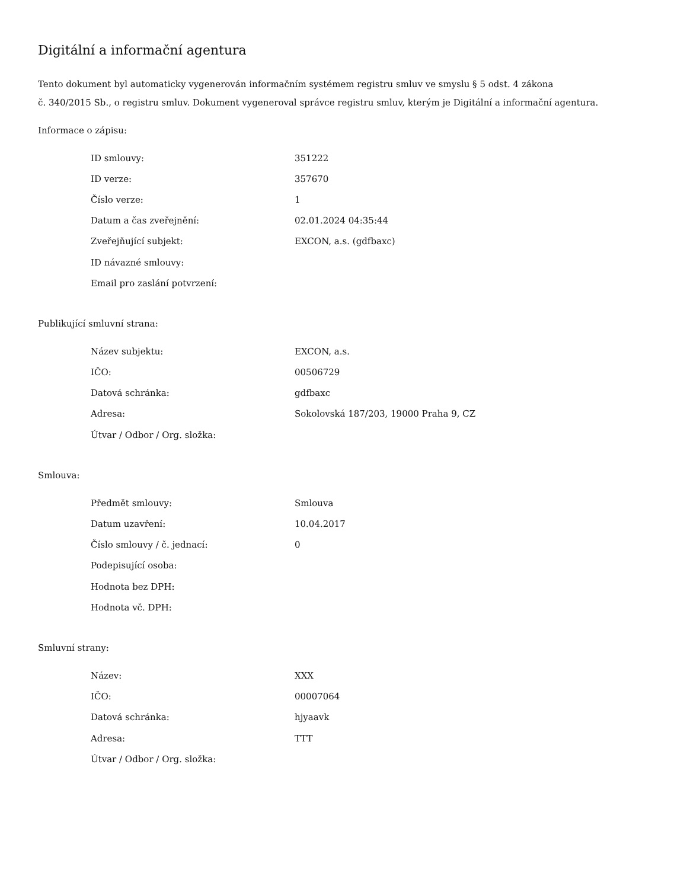Digitální a informační agentura
Tento dokument byl automaticky vygenerován informačním systémem registru smluv ve smyslu § 5 odst. 4 zákona
č. 340/2015 Sb., o registru smluv. Dokument vygeneroval správce registru smluv, kterým je Digitální a informační agentura.
Informace o zápisu:
| ID smlouvy: | 351222 |
| ID verze: | 357670 |
| Číslo verze: | 1 |
| Datum a čas zveřejnění: | 02.01.2024 04:35:44 |
| Zveřejňující subjekt: | EXCON, a.s. (gdfbaxc) |
| ID návazné smlouvy: | |
| Email pro zaslání potvrzení: | |
Publikující smluvní strana:
| Název subjektu: | EXCON, a.s. |
| IČO: | 00506729 |
| Datová schránka: | gdfbaxc |
| Adresa: | Sokolovská 187/203, 19000 Praha 9, CZ |
| Útvar / Odbor / Org. složka: | |
Smlouva:
| Předmět smlouvy: | Smlouva |
| Datum uzavření: | 10.04.2017 |
| Číslo smlouvy / č. jednací: | 0 |
| Podepisující osoba: | |
| Hodnota bez DPH: | |
| Hodnota vč. DPH: | |
Smluvní strany:
| Název: | XXX |
| IČO: | 00007064 |
| Datová schránka: | hjyaavk |
| Adresa: | TTT |
| Útvar / Odbor / Org. složka: | |